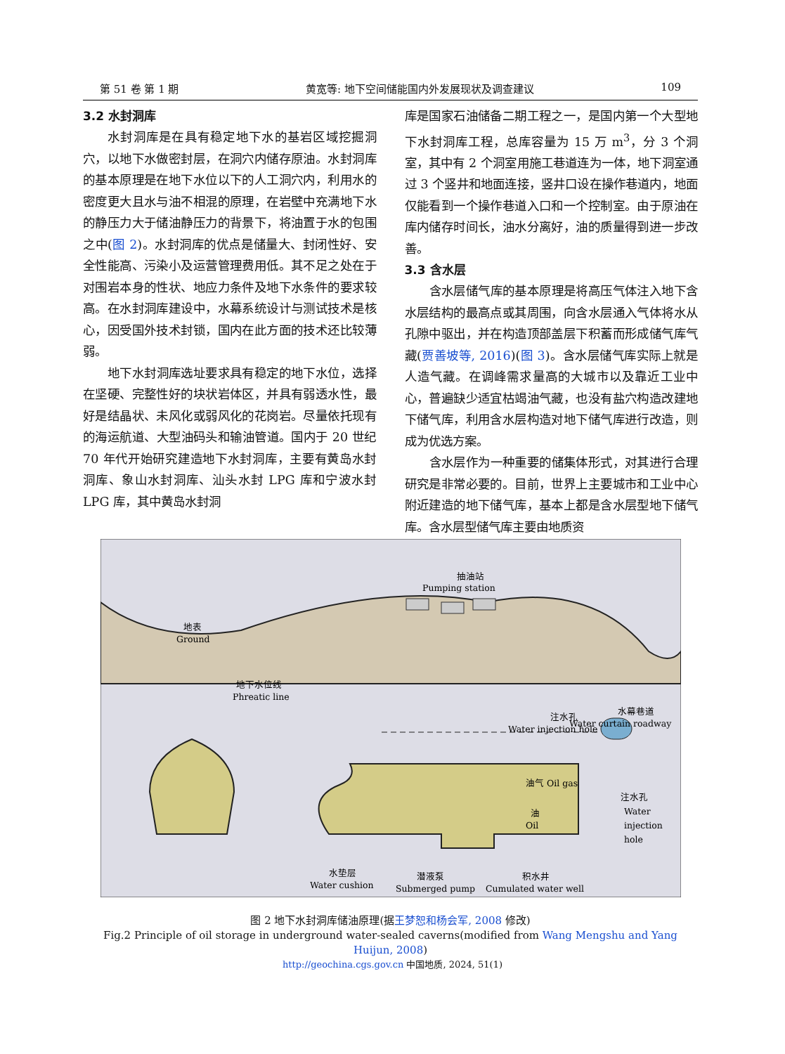第 51 卷 第 1 期 黄宽等: 地下空间储能国内外发展现状及调查建议 109
3.2 水封洞库
水封洞库是在具有稳定地下水的基岩区域挖掘洞穴，以地下水做密封层，在洞穴内储存原油。水封洞库的基本原理是在地下水位以下的人工洞穴内，利用水的密度更大且水与油不相混的原理，在岩壁中充满地下水的静压力大于储油静压力的背景下，将油置于水的包围之中(图 2)。水封洞库的优点是储量大、封闭性好、安全性能高、污染小及运营管理费用低。其不足之处在于对围岩本身的性状、地应力条件及地下水条件的要求较高。在水封洞库建设中，水幕系统设计与测试技术是核心，因受国外技术封锁，国内在此方面的技术还比较薄弱。
地下水封洞库选址要求具有稳定的地下水位，选择在坚硬、完整性好的块状岩体区，并具有弱透水性，最好是结晶状、未风化或弱风化的花岗岩。尽量依托现有的海运航道、大型油码头和输油管道。国内于 20 世纪 70 年代开始研究建造地下水封洞库，主要有黄岛水封洞库、象山水封洞库、汕头水封 LPG 库和宁波水封 LPG 库，其中黄岛水封洞
库是国家石油储备二期工程之一，是国内第一个大型地下水封洞库工程，总库容量为 15 万 m<sup>3</sup>，分 3 个洞室，其中有 2 个洞室用施工巷道连为一体，地下洞室通过 3 个竖井和地面连接，竖井口设在操作巷道内，地面仅能看到一个操作巷道入口和一个控制室。由于原油在库内储存时间长，油水分离好，油的质量得到进一步改善。
3.3 含水层
含水层储气库的基本原理是将高压气体注入地下含水层结构的最高点或其周围，向含水层通入气体将水从孔隙中驱出，并在构造顶部盖层下积蓄而形成储气库气藏(贾善坡等, 2016)(图 3)。含水层储气库实际上就是人造气藏。在调峰需求量高的大城市以及靠近工业中心，普遍缺少适宜枯竭油气藏，也没有盐穴构造改建地下储气库，利用含水层构造对地下储气库进行改造，则成为优选方案。
含水层作为一种重要的储集体形式，对其进行合理研究是非常必要的。目前，世界上主要城市和工业中心附近建造的地下储气库，基本上都是含水层型地下储气库。含水层型储气库主要由地质资
抽油站
Pumping station
地表
Ground
地下水位线
Phreatic line
水幕巷道
Water curtain roadway
注水孔
Water injection hole
油气 Oil gas
油
Oil
注水孔
Water
injection
hole
水垫层
Water cushion
潜液泵
Submerged pump
积水井
Cumulated water well
图 2 地下水封洞库储油原理(据王梦恕和杨会军, 2008 修改)
Fig.2 Principle of oil storage in underground water-sealed caverns(modified from Wang Mengshu and Yang Huijun, 2008)
http://geochina.cgs.gov.cn 中国地质, 2024, 51(1)